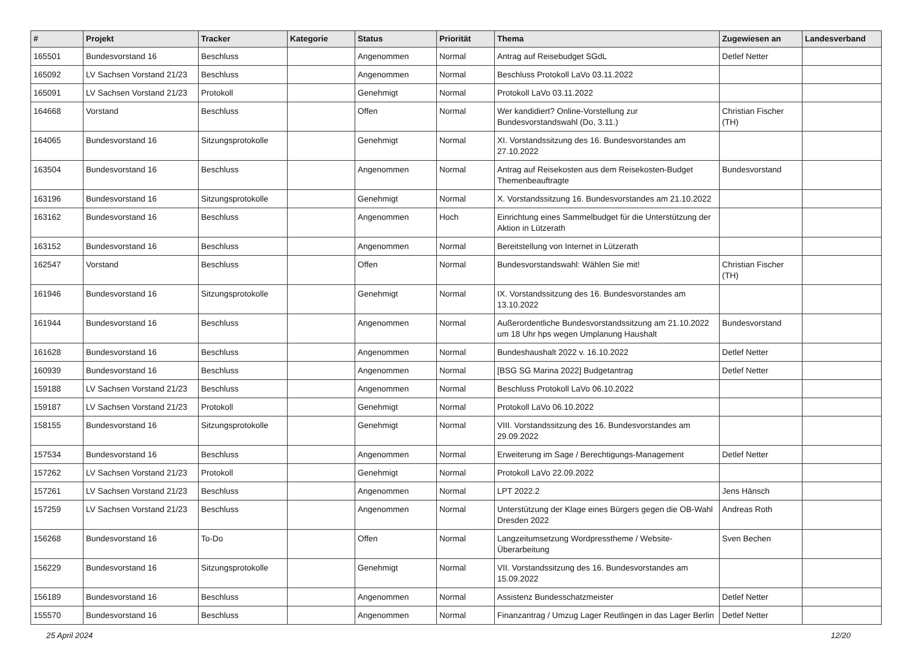| # | Projekt | Tracker | Kategorie | Status | Priorität | Thema | Zugewiesen an | Landesverband |
| --- | --- | --- | --- | --- | --- | --- | --- | --- |
| 165501 | Bundesvorstand 16 | Beschluss | | Angenommen | Normal | Antrag auf Reisebudget SGdL | Detlef Netter | |
| 165092 | LV Sachsen Vorstand 21/23 | Beschluss | | Angenommen | Normal | Beschluss Protokoll LaVo 03.11.2022 | | |
| 165091 | LV Sachsen Vorstand 21/23 | Protokoll | | Genehmigt | Normal | Protokoll LaVo 03.11.2022 | | |
| 164668 | Vorstand | Beschluss | | Offen | Normal | Wer kandidiert? Online-Vorstellung zur Bundesvorstandswahl (Do, 3.11.) | Christian Fischer (TH) | |
| 164065 | Bundesvorstand 16 | Sitzungsprotokolle | | Genehmigt | Normal | XI. Vorstandssitzung des 16. Bundesvorstandes am 27.10.2022 | | |
| 163504 | Bundesvorstand 16 | Beschluss | | Angenommen | Normal | Antrag auf Reisekosten aus dem Reisekosten-Budget Themenbeauftragte | Bundesvorstand | |
| 163196 | Bundesvorstand 16 | Sitzungsprotokolle | | Genehmigt | Normal | X. Vorstandssitzung 16. Bundesvorstandes am 21.10.2022 | | |
| 163162 | Bundesvorstand 16 | Beschluss | | Angenommen | Hoch | Einrichtung eines Sammelbudget für die Unterstützung der Aktion in Lützerath | | |
| 163152 | Bundesvorstand 16 | Beschluss | | Angenommen | Normal | Bereitstellung von Internet in Lützerath | | |
| 162547 | Vorstand | Beschluss | | Offen | Normal | Bundesvorstandswahl: Wählen Sie mit! | Christian Fischer (TH) | |
| 161946 | Bundesvorstand 16 | Sitzungsprotokolle | | Genehmigt | Normal | IX. Vorstandssitzung des 16. Bundesvorstandes am 13.10.2022 | | |
| 161944 | Bundesvorstand 16 | Beschluss | | Angenommen | Normal | Außerordentliche Bundesvorstandssitzung am 21.10.2022 um 18 Uhr hps wegen Umplanung Haushalt | Bundesvorstand | |
| 161628 | Bundesvorstand 16 | Beschluss | | Angenommen | Normal | Bundeshaushalt 2022 v. 16.10.2022 | Detlef Netter | |
| 160939 | Bundesvorstand 16 | Beschluss | | Angenommen | Normal | [BSG SG Marina 2022] Budgetantrag | Detlef Netter | |
| 159188 | LV Sachsen Vorstand 21/23 | Beschluss | | Angenommen | Normal | Beschluss Protokoll LaVo 06.10.2022 | | |
| 159187 | LV Sachsen Vorstand 21/23 | Protokoll | | Genehmigt | Normal | Protokoll LaVo 06.10.2022 | | |
| 158155 | Bundesvorstand 16 | Sitzungsprotokolle | | Genehmigt | Normal | VIII. Vorstandssitzung des 16. Bundesvorstandes am 29.09.2022 | | |
| 157534 | Bundesvorstand 16 | Beschluss | | Angenommen | Normal | Erweiterung im Sage / Berechtigungs-Management | Detlef Netter | |
| 157262 | LV Sachsen Vorstand 21/23 | Protokoll | | Genehmigt | Normal | Protokoll LaVo 22.09.2022 | | |
| 157261 | LV Sachsen Vorstand 21/23 | Beschluss | | Angenommen | Normal | LPT 2022.2 | Jens Hänsch | |
| 157259 | LV Sachsen Vorstand 21/23 | Beschluss | | Angenommen | Normal | Unterstützung der Klage eines Bürgers gegen die OB-Wahl Dresden 2022 | Andreas Roth | |
| 156268 | Bundesvorstand 16 | To-Do | | Offen | Normal | Langzeitumsetzung Wordpresstheme / Website-Überarbeitung | Sven Bechen | |
| 156229 | Bundesvorstand 16 | Sitzungsprotokolle | | Genehmigt | Normal | VII. Vorstandssitzung des 16. Bundesvorstandes am 15.09.2022 | | |
| 156189 | Bundesvorstand 16 | Beschluss | | Angenommen | Normal | Assistenz Bundesschatzmeister | Detlef Netter | |
| 155570 | Bundesvorstand 16 | Beschluss | | Angenommen | Normal | Finanzantrag / Umzug Lager Reutlingen in das Lager Berlin | Detlef Netter | |
25 April 2024 12/20